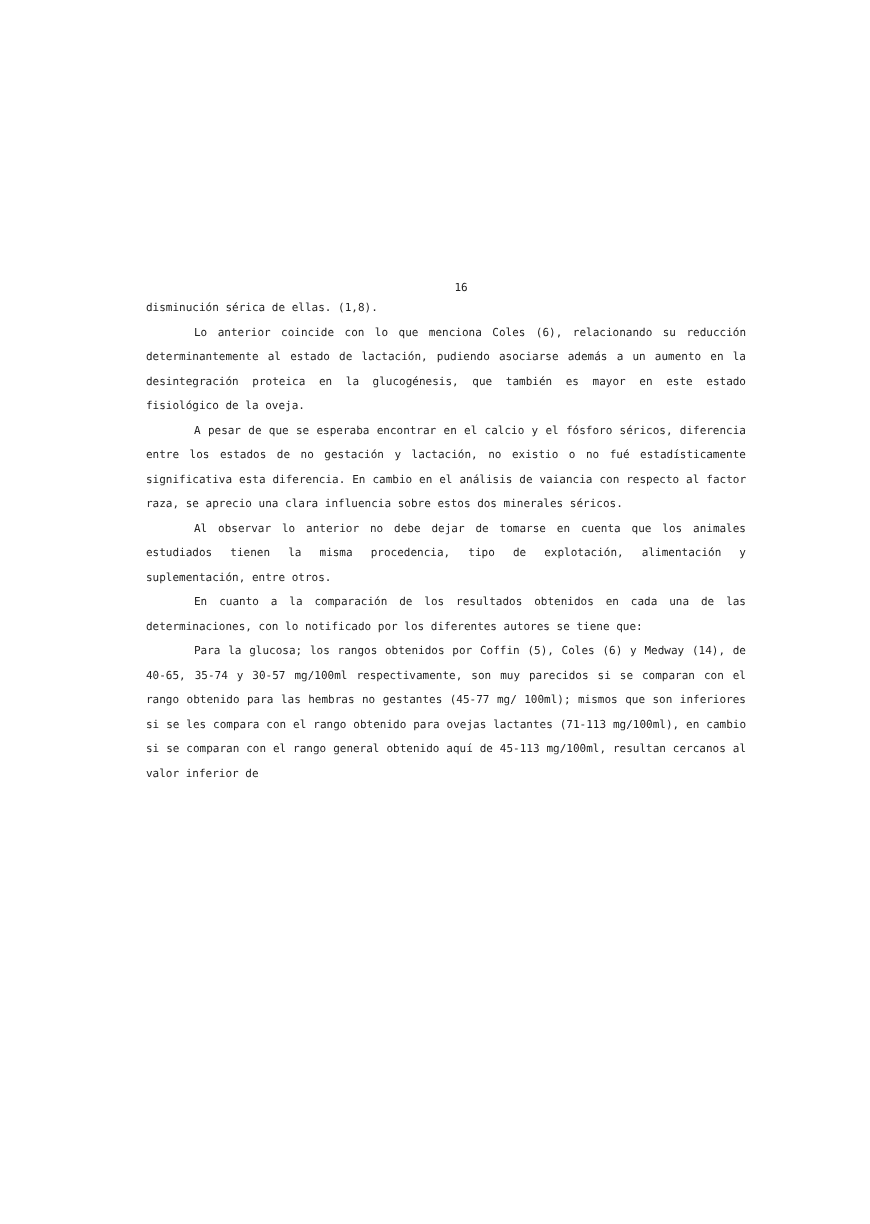16
disminución sérica de ellas. (1,8).
Lo anterior coincide con lo que menciona Coles (6), relacionando su reducción determinantemente al estado de lactación, pudiendo asociarse además a un aumento en la desintegración proteica en la glucogénesis, que también es mayor en este estado fisiológico de la oveja.
A pesar de que se esperaba encontrar en el calcio y el fósforo séricos, diferencia entre los estados de no gestación y lactación, no existio o no fué estadísticamente significativa esta diferencia. En cambio en el análisis de vaiancia con respecto al factor raza, se aprecio una clara influencia sobre estos dos minerales séricos.
Al observar lo anterior no debe dejar de tomarse en cuenta que los animales estudiados tienen la misma procedencia, tipo de explotación, alimentación y suplementación, entre otros.
En cuanto a la comparación de los resultados obtenidos en cada una de las determinaciones, con lo notificado por los diferentes autores se tiene que:
Para la glucosa; los rangos obtenidos por Coffin (5), Coles (6) y Medway (14), de 40-65, 35-74 y 30-57 mg/100ml respectivamente, son muy parecidos si se comparan con el rango obtenido para las hembras no gestantes (45-77 mg/ 100ml); mismos que son inferiores si se les compara con el rango obtenido para ovejas lactantes (71-113 mg/100ml), en cambio si se comparan con el rango general obtenido aquí de 45-113 mg/100ml, resultan cercanos al valor inferior de